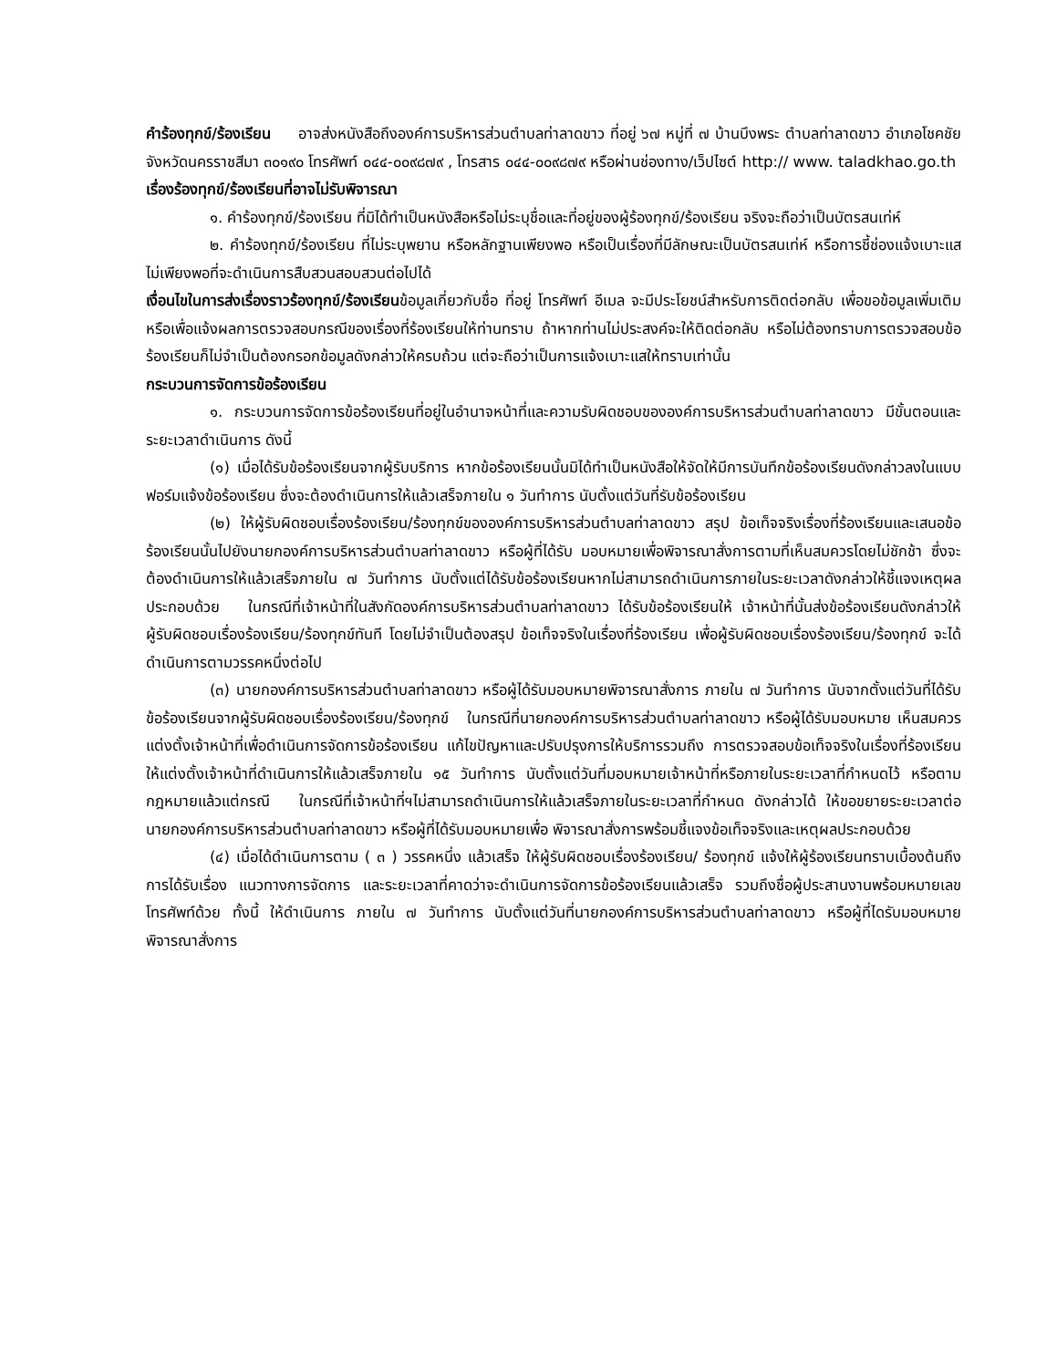คำร้องทุกข์/ร้องเรียน อาจส่งหนังสือถึงองค์การบริหารส่วนตำบลท่าลาดขาว ที่อยู่ ๖๗ หมู่ที่ ๗ บ้านบึงพระ ตำบลท่าลาดขาว อำเภอโชคชัย จังหวัดนครราชสีมา ๓๐๑๙๐ โทรศัพท์ ๐๔๔-๐๐๙๘๗๙ , โทรสาร ๐๔๔-๐๐๙๘๗๙ หรือผ่านช่องทาง/เว็ปไซต์ http:// www. taladkhao.go.th
เรื่องร้องทุกข์/ร้องเรียนที่อาจไม่รับพิจารณา
๑. คำร้องทุกข์/ร้องเรียน ที่มิได้ทำเป็นหนังสือหรือไม่ระบุชื่อและที่อยู่ของผู้ร้องทุกข์/ร้องเรียน จริงจะถือว่าเป็นบัตรสนเท่ห์
๒. คำร้องทุกข์/ร้องเรียน ที่ไม่ระบุพยาน หรือหลักฐานเพียงพอ หรือเป็นเรื่องที่มีลักษณะเป็นบัตรสนเท่ห์ หรือการชี้ช่องแจ้งเบาะแส ไม่เพียงพอที่จะดำเนินการสืบสวนสอบสวนต่อไปได้
เงื่อนไขในการส่งเรื่องราวร้องทุกข์/ร้องเรียนข้อมูลเกี่ยวกับชื่อ ที่อยู่ โทรศัพท์ อีเมล จะมีประโยชน์สำหรับการติดต่อกลับ เพื่อขอข้อมูลเพิ่มเติม หรือเพื่อแจ้งผลการตรวจสอบกรณีของเรื่องที่ร้องเรียนให้ท่านทราบ ถ้าหากท่านไม่ประสงค์จะให้ติดต่อกลับ หรือไม่ต้องทราบการตรวจสอบข้อร้องเรียนก็ไม่จำเป็นต้องกรอกข้อมูลดังกล่าวให้ครบถ้วน แต่จะถือว่าเป็นการแจ้งเบาะแสให้ทราบเท่านั้น
กระบวนการจัดการข้อร้องเรียน
๑. กระบวนการจัดการข้อร้องเรียนที่อยู่ในอำนาจหน้าที่และความรับผิดชอบขององค์การบริหารส่วนตำบลท่าลาดขาว มีขั้นตอนและระยะเวลาดำเนินการ ดังนี้
(๑) เมื่อได้รับข้อร้องเรียนจากผู้รับบริการ หากข้อร้องเรียนนั้นมิได้ทำเป็นหนังสือให้จัดให้มีการบันทึกข้อร้องเรียนดังกล่าวลงในแบบฟอร์มแจ้งข้อร้องเรียน ซึ่งจะต้องดำเนินการให้แล้วเสร็จภายใน ๑ วันทำการ นับตั้งแต่วันที่รับข้อร้องเรียน
(๒) ให้ผู้รับผิดชอบเรื่องร้องเรียน/ร้องทุกข์ขององค์การบริหารส่วนตำบลท่าลาดขาว สรุป ข้อเท็จจริงเรื่องที่ร้องเรียนและเสนอข้อร้องเรียนนั้นไปยังนายกองค์การบริหารส่วนตำบลท่าลาดขาว หรือผู้ที่ได้รับ มอบหมายเพื่อพิจารณาสั่งการตามที่เห็นสมควรโดยไม่ชักช้า ซึ่งจะต้องดำเนินการให้แล้วเสร็จภายใน ๗ วันทำการ นับตั้งแต่ได้รับข้อร้องเรียนหากไม่สามารถดำเนินการภายในระยะเวลาดังกล่าวให้ชี้แจงเหตุผลประกอบด้วย ในกรณีที่เจ้าหน้าที่ในสังกัดองค์การบริหารส่วนตำบลท่าลาดขาว ได้รับข้อร้องเรียนให้ เจ้าหน้าที่นั้นส่งข้อร้องเรียนดังกล่าวให้ผู้รับผิดชอบเรื่องร้องเรียน/ร้องทุกข์ทันที โดยไม่จำเป็นต้องสรุป ข้อเท็จจริงในเรื่องที่ร้องเรียน เพื่อผู้รับผิดชอบเรื่องร้องเรียน/ร้องทุกข์ จะได้ดำเนินการตามวรรคหนึ่งต่อไป
(๓) นายกองค์การบริหารส่วนตำบลท่าลาดขาว หรือผู้ได้รับมอบหมายพิจารณาสั่งการ ภายใน ๗ วันทำการ นับจากตั้งแต่วันที่ได้รับข้อร้องเรียนจากผู้รับผิดชอบเรื่องร้องเรียน/ร้องทุกข์ ในกรณีที่นายกองค์การบริหารส่วนตำบลท่าลาดขาว หรือผู้ได้รับมอบหมาย เห็นสมควร แต่งตั้งเจ้าหน้าที่เพื่อดำเนินการจัดการข้อร้องเรียน แก้ไขปัญหาและปรับปรุงการให้บริการรวมถึง การตรวจสอบข้อเท็จจริงในเรื่องที่ร้องเรียน ให้แต่งตั้งเจ้าหน้าที่ดำเนินการให้แล้วเสร็จภายใน ๑๕ วันทำการ นับตั้งแต่วันที่มอบหมายเจ้าหน้าที่หรือภายในระยะเวลาที่กำหนดไว้ หรือตามกฎหมายแล้วแต่กรณี ในกรณีที่เจ้าหน้าที่ฯไม่สามารถดำเนินการให้แล้วเสร็จภายในระยะเวลาที่กำหนด ดังกล่าวได้ ให้ขอขยายระยะเวลาต่อนายกองค์การบริหารส่วนตำบลท่าลาดขาว หรือผู้ที่ได้รับมอบหมายเพื่อ พิจารณาสั่งการพร้อมชี้แจงข้อเท็จจริงและเหตุผลประกอบด้วย
(๔) เมื่อได้ดำเนินการตาม ( ๓ ) วรรคหนึ่ง แล้วเสร็จ ให้ผู้รับผิดชอบเรื่องร้องเรียน/ ร้องทุกข์ แจ้งให้ผู้ร้องเรียนทราบเบื้องต้นถึงการได้รับเรื่อง แนวทางการจัดการ และระยะเวลาที่คาดว่าจะดำเนินการจัดการข้อร้องเรียนแล้วเสร็จ รวมถึงชื่อผู้ประสานงานพร้อมหมายเลขโทรศัพท์ด้วย ทั้งนี้ ให้ดำเนินการ ภายใน ๗ วันทำการ นับตั้งแต่วันที่นายกองค์การบริหารส่วนตำบลท่าลาดขาว หรือผู้ที่ไดรับมอบหมายพิจารณาสั่งการ